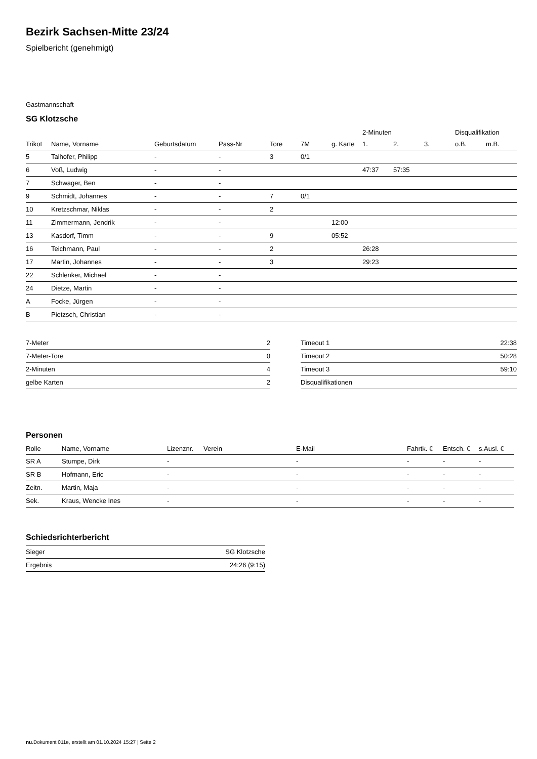Bezirk Sachsen-Mitte 23/24
Spielbericht (genehmigt)
Gastmannschaft
SG Klotzsche
| | | | | | | | 2-Minuten | | | Disqualifikation | |
| --- | --- | --- | --- | --- | --- | --- | --- | --- | --- | --- | --- |
| Trikot | Name, Vorname | Geburtsdatum | Pass-Nr | Tore | 7M | g. Karte | 1. | 2. | 3. | o.B. | m.B. |
| 5 | Talhofer, Philipp | - | - | 3 | 0/1 | | | | | | |
| 6 | Voß, Ludwig | - | - | | | | 47:37 | 57:35 | | | |
| 7 | Schwager, Ben | - | - | | | | | | | | |
| 9 | Schmidt, Johannes | - | - | 7 | 0/1 | | | | | | |
| 10 | Kretzschmar, Niklas | - | - | 2 | | | | | | | |
| 11 | Zimmermann, Jendrik | - | - | | | 12:00 | | | | | |
| 13 | Kasdorf, Timm | - | - | 9 | | 05:52 | | | | | |
| 16 | Teichmann, Paul | - | - | 2 | | | 26:28 | | | | |
| 17 | Martin, Johannes | - | - | 3 | | | 29:23 | | | | |
| 22 | Schlenker, Michael | - | - | | | | | | | | |
| 24 | Dietze, Martin | - | - | | | | | | | | |
| A | Focke, Jürgen | - | - | | | | | | | | |
| B | Pietzsch, Christian | - | - | | | | | | | | |
| 7-Meter | 2 |
| 7-Meter-Tore | 0 |
| 2-Minuten | 4 |
| gelbe Karten | 2 |
| Timeout 1 | 22:38 |
| Timeout 2 | 50:28 |
| Timeout 3 | 59:10 |
| Disqualifikationen | |
Personen
| Rolle | Name, Vorname | Lizenznr. | Verein | E-Mail | Fahrtk. € | Entsch. € | s.Ausl. € |
| --- | --- | --- | --- | --- | --- | --- | --- |
| SR A | Stumpe, Dirk | - | | - | - | - | - |
| SR B | Hofmann, Eric | - | | - | - | - | - |
| Zeitn. | Martin, Maja | - | | - | - | - | - |
| Sek. | Kraus, Wencke Ines | - | | - | - | - | - |
Schiedsrichterbericht
| Sieger | SG Klotzsche |
| Ergebnis | 24:26 (9:15) |
nu.Dokument 011e, erstellt am 01.10.2024 15:27 | Seite 2